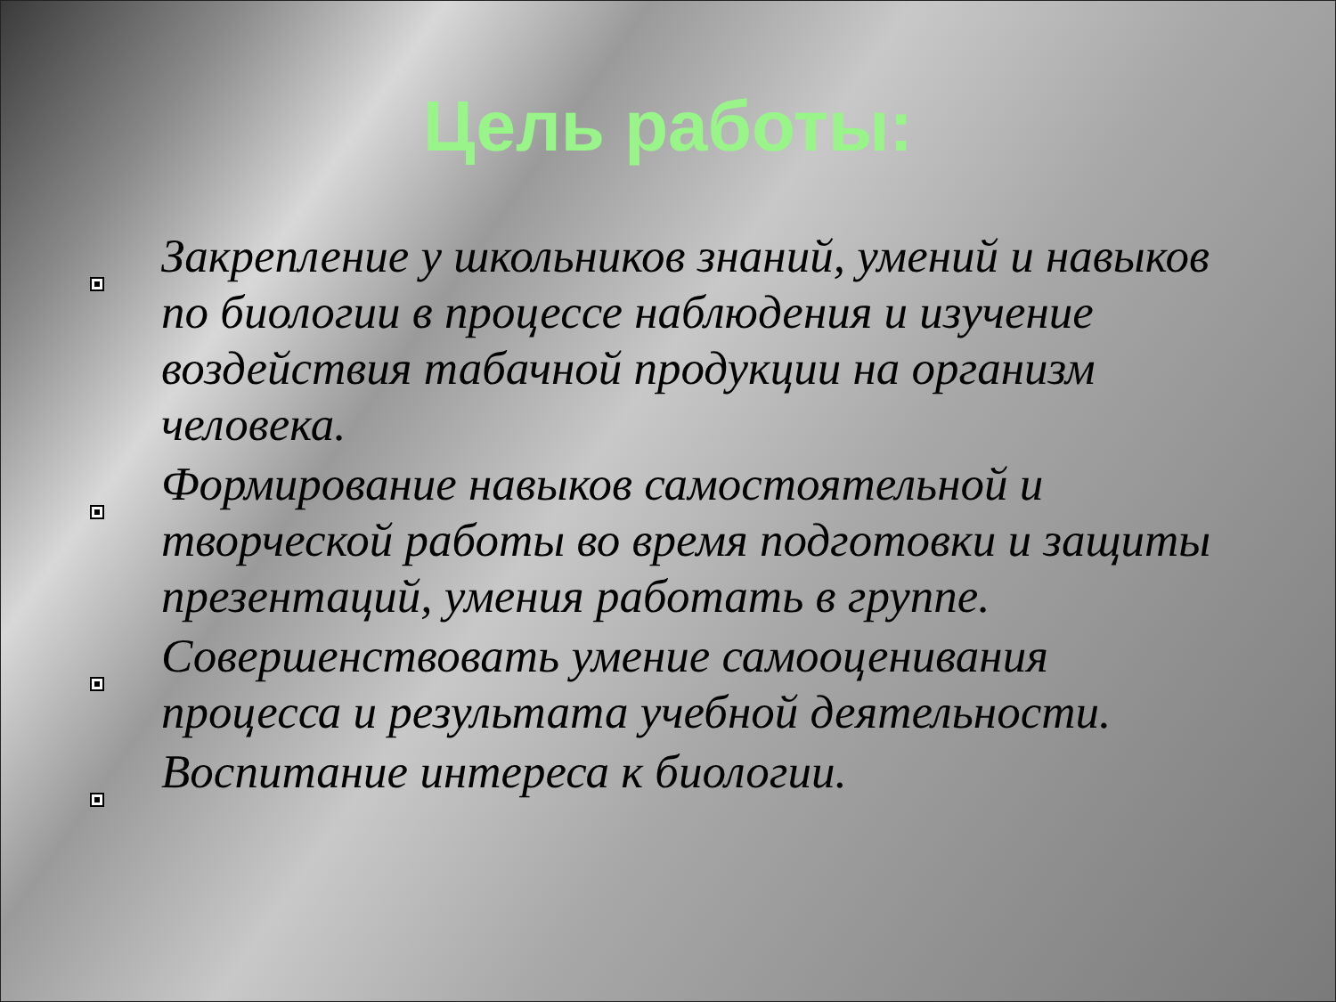Цель работы:
Закрепление у школьников знаний, умений и навыков по биологии в процессе наблюдения и изучение воздействия табачной продукции на организм человека.
Формирование навыков самостоятельной и творческой работы во время подготовки и защиты презентаций, умения работать в группе.
Совершенствовать умение самооценивания процесса и результата учебной деятельности.
Воспитание интереса к биологии.